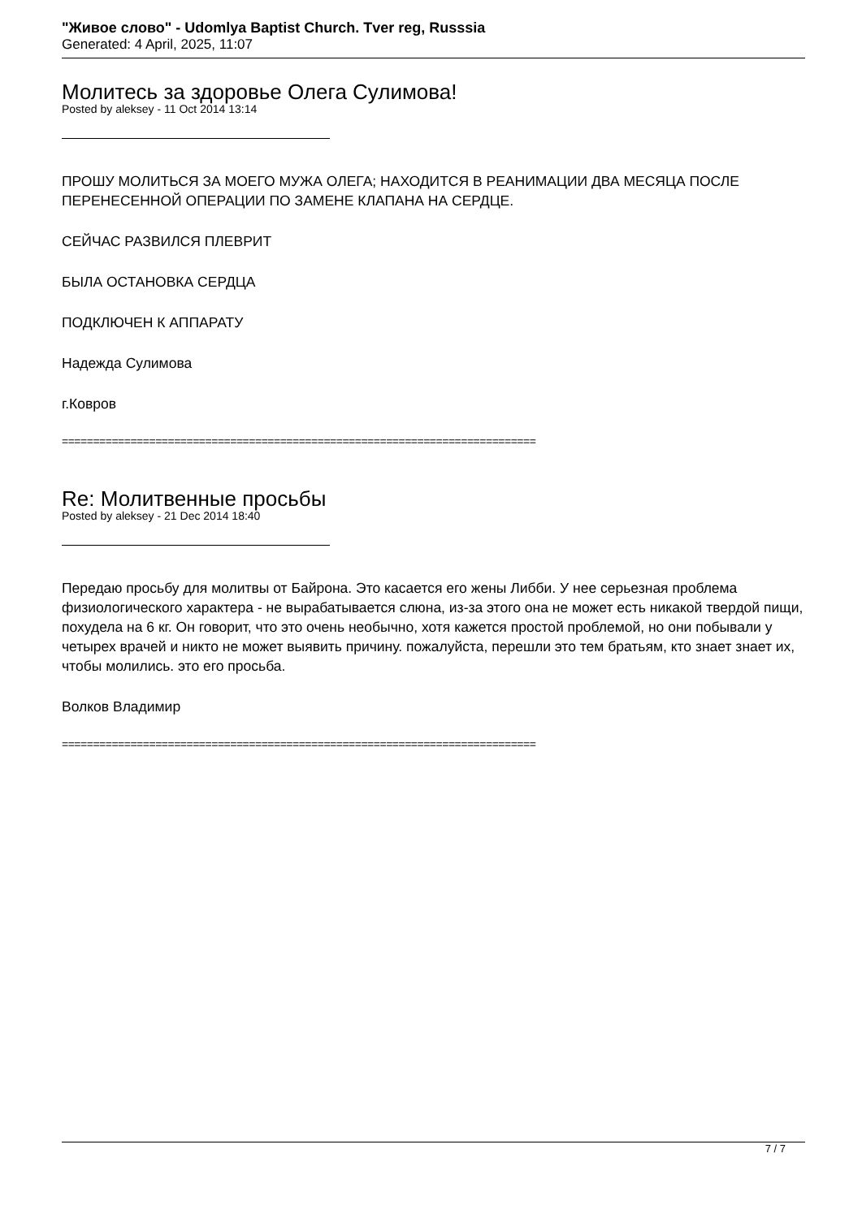"Живое слово" - Udomlya Baptist Church. Tver reg, Russsia
Generated: 4 April, 2025, 11:07
Молитесь за здоровье Олега Сулимова!
Posted by aleksey - 11 Oct 2014 13:14
ПРОШУ МОЛИТЬСЯ ЗА МОЕГО МУЖА ОЛЕГА; НАХОДИТСЯ В РЕАНИМАЦИИ ДВА МЕСЯЦА ПОСЛЕ ПЕРЕНЕСЕННОЙ ОПЕРАЦИИ ПО ЗАМЕНЕ КЛАПАНА НА СЕРДЦЕ.
СЕЙЧАС РАЗВИЛСЯ ПЛЕВРИТ
БЫЛА ОСТАНОВКА СЕРДЦА
ПОДКЛЮЧЕН К АППАРАТУ
Надежда Сулимова
г.Ковров
============================================================================
Re: Молитвенные просьбы
Posted by aleksey - 21 Dec 2014 18:40
Передаю просьбу для молитвы от Байрона. Это касается его жены Либби. У нее серьезная проблема физиологического характера - не вырабатывается слюна, из-за этого она не может есть никакой твердой пищи, похудела на 6 кг. Он говорит, что это очень необычно, хотя кажется простой проблемой, но они побывали у четырех врачей и никто не может выявить причину. пожалуйста, перешли это тем братьям, кто знает знает их, чтобы молились. это его просьба.
Волков Владимир
============================================================================
7 / 7